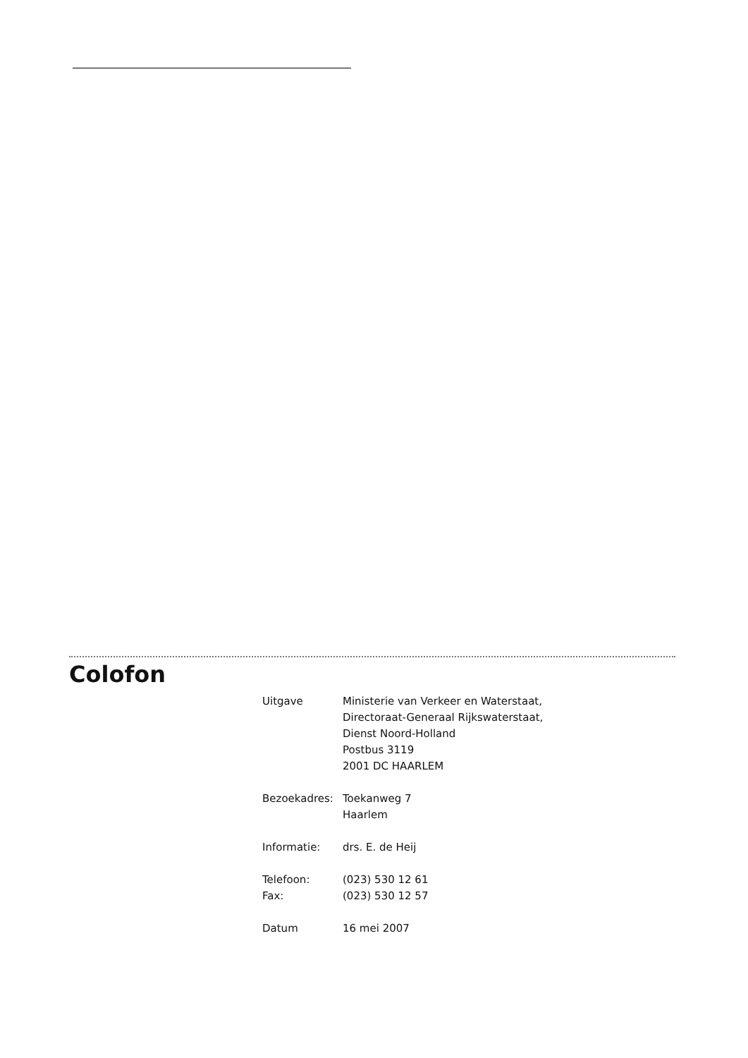Colofon
| Uitgave | Ministerie van Verkeer en Waterstaat, Directoraat-Generaal Rijkswaterstaat, Dienst Noord-Holland Postbus 3119 2001 DC HAARLEM |
| Bezoekadres: | Toekanweg 7 Haarlem |
| Informatie: | drs. E. de Heij |
| Telefoon: | (023) 530 12 61 |
| Fax: | (023) 530 12 57 |
| Datum | 16 mei 2007 |